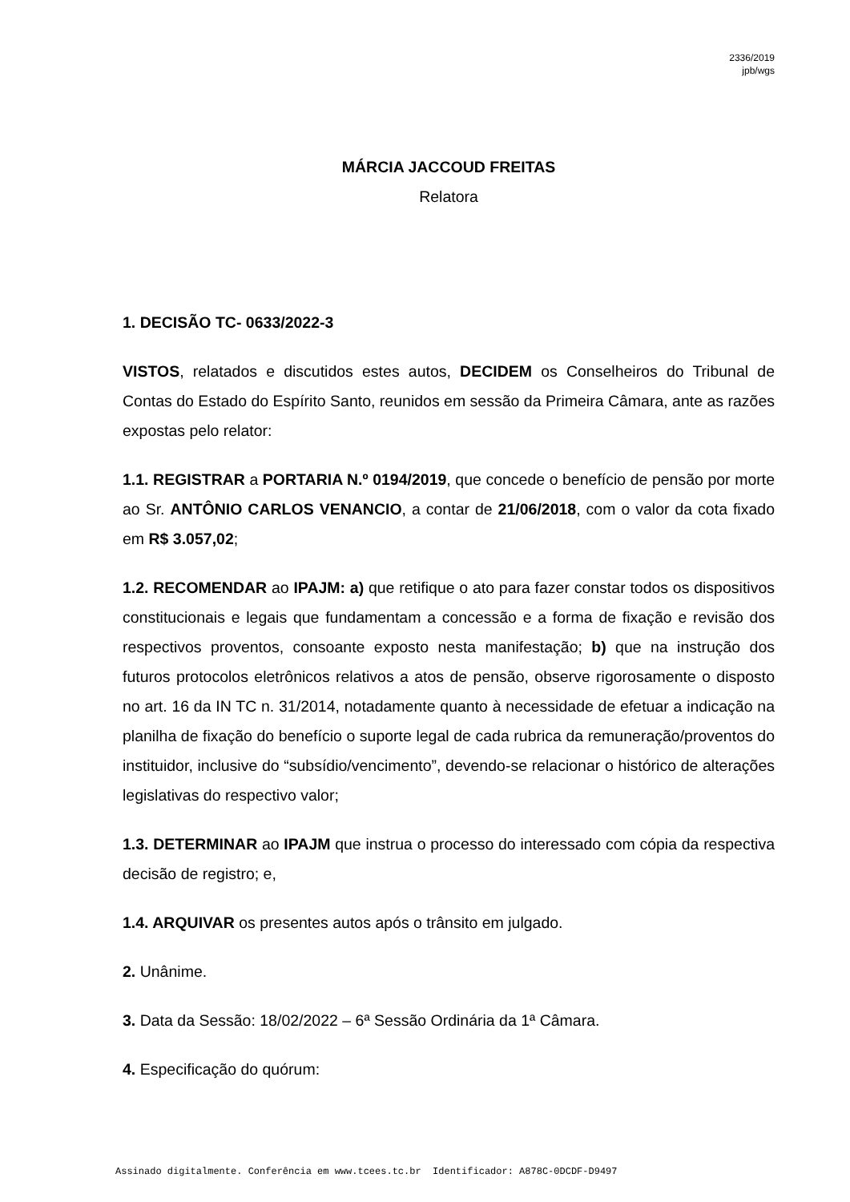2336/2019
jpb/wgs
MÁRCIA JACCOUD FREITAS
Relatora
1. DECISÃO TC- 0633/2022-3
VISTOS, relatados e discutidos estes autos, DECIDEM os Conselheiros do Tribunal de Contas do Estado do Espírito Santo, reunidos em sessão da Primeira Câmara, ante as razões expostas pelo relator:
1.1. REGISTRAR a PORTARIA N.º 0194/2019, que concede o benefício de pensão por morte ao Sr. ANTÔNIO CARLOS VENANCIO, a contar de 21/06/2018, com o valor da cota fixado em R$ 3.057,02;
1.2. RECOMENDAR ao IPAJM: a) que retifique o ato para fazer constar todos os dispositivos constitucionais e legais que fundamentam a concessão e a forma de fixação e revisão dos respectivos proventos, consoante exposto nesta manifestação; b) que na instrução dos futuros protocolos eletrônicos relativos a atos de pensão, observe rigorosamente o disposto no art. 16 da IN TC n. 31/2014, notadamente quanto à necessidade de efetuar a indicação na planilha de fixação do benefício o suporte legal de cada rubrica da remuneração/proventos do instituidor, inclusive do “subsídio/vencimento”, devendo-se relacionar o histórico de alterações legislativas do respectivo valor;
1.3. DETERMINAR ao IPAJM que instrua o processo do interessado com cópia da respectiva decisão de registro; e,
1.4. ARQUIVAR os presentes autos após o trânsito em julgado.
2. Unânime.
3. Data da Sessão: 18/02/2022 – 6ª Sessão Ordinária da 1ª Câmara.
4. Especificação do quórum:
Assinado digitalmente. Conferência em www.tcees.tc.br Identificador: A878C-0DCDF-D9497